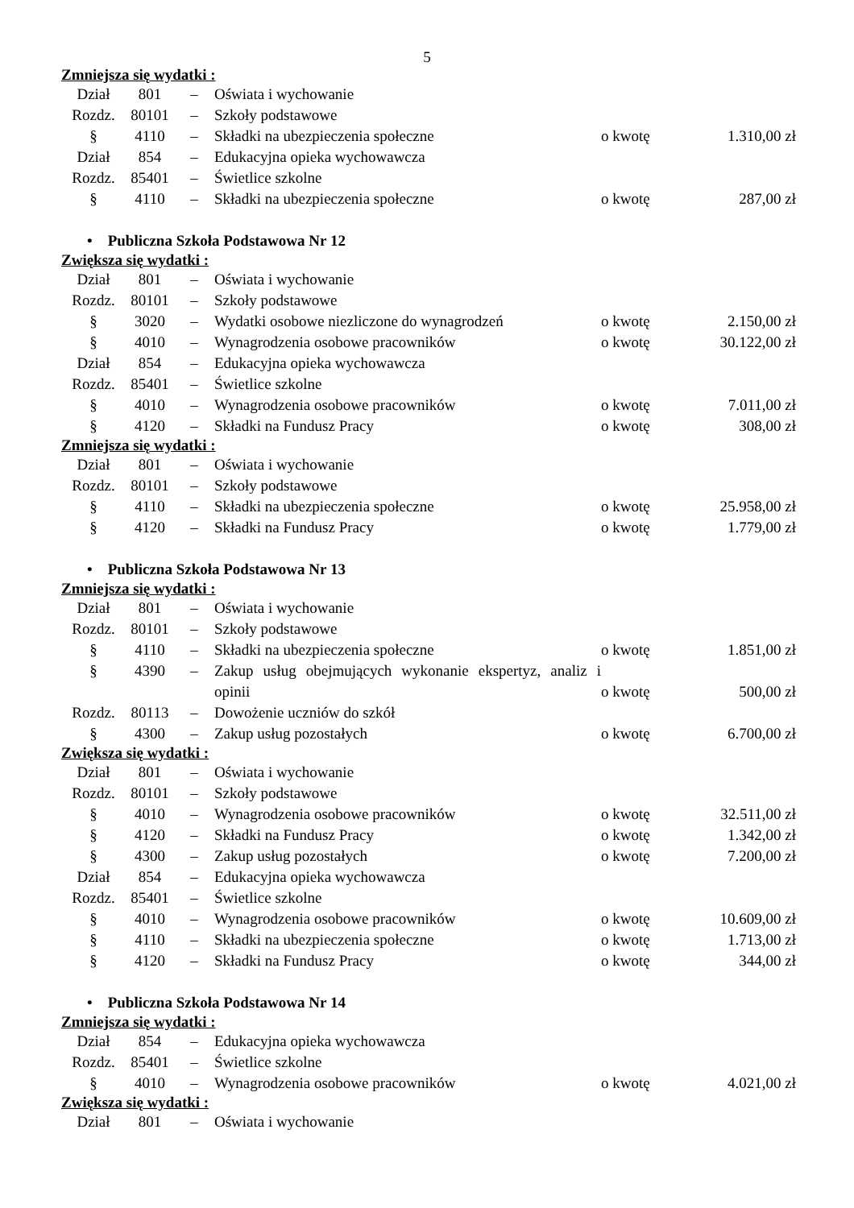5
Zmniejsza się wydatki :
| Dział | 801 | – | Oświata i wychowanie | | |
| Rozdz. | 80101 | – | Szkoły podstawowe | | |
| § | 4110 | – | Składki na ubezpieczenia społeczne | o kwotę | 1.310,00 zł |
| Dział | 854 | – | Edukacyjna opieka wychowawcza | | |
| Rozdz. | 85401 | – | Świetlice szkolne | | |
| § | 4110 | – | Składki na ubezpieczenia społeczne | o kwotę | 287,00 zł |
• Publiczna Szkoła Podstawowa Nr 12
Zwiększa się wydatki :
| Dział | 801 | – | Oświata i wychowanie | | |
| Rozdz. | 80101 | – | Szkoły podstawowe | | |
| § | 3020 | – | Wydatki osobowe niezliczone do wynagrodzeń | o kwotę | 2.150,00 zł |
| § | 4010 | – | Wynagrodzenia osobowe pracowników | o kwotę | 30.122,00 zł |
| Dział | 854 | – | Edukacyjna opieka wychowawcza | | |
| Rozdz. | 85401 | – | Świetlice szkolne | | |
| § | 4010 | – | Wynagrodzenia osobowe pracowników | o kwotę | 7.011,00 zł |
| § | 4120 | – | Składki na Fundusz Pracy | o kwotę | 308,00 zł |
Zmniejsza się wydatki :
| Dział | 801 | – | Oświata i wychowanie | | |
| Rozdz. | 80101 | – | Szkoły podstawowe | | |
| § | 4110 | – | Składki na ubezpieczenia społeczne | o kwotę | 25.958,00 zł |
| § | 4120 | – | Składki na Fundusz Pracy | o kwotę | 1.779,00 zł |
• Publiczna Szkoła Podstawowa Nr 13
Zmniejsza się wydatki :
| Dział | 801 | – | Oświata i wychowanie | | |
| Rozdz. | 80101 | – | Szkoły podstawowe | | |
| § | 4110 | – | Składki na ubezpieczenia społeczne | o kwotę | 1.851,00 zł |
| § | 4390 | – | Zakup usług obejmujących wykonanie ekspertyz, analiz i opinii | o kwotę | 500,00 zł |
| Rozdz. | 80113 | – | Dowożenie uczniów do szkół | | |
| § | 4300 | – | Zakup usług pozostałych | o kwotę | 6.700,00 zł |
Zwiększa się wydatki :
| Dział | 801 | – | Oświata i wychowanie | | |
| Rozdz. | 80101 | – | Szkoły podstawowe | | |
| § | 4010 | – | Wynagrodzenia osobowe pracowników | o kwotę | 32.511,00 zł |
| § | 4120 | – | Składki na Fundusz Pracy | o kwotę | 1.342,00 zł |
| § | 4300 | – | Zakup usług pozostałych | o kwotę | 7.200,00 zł |
| Dział | 854 | – | Edukacyjna opieka wychowawcza | | |
| Rozdz. | 85401 | – | Świetlice szkolne | | |
| § | 4010 | – | Wynagrodzenia osobowe pracowników | o kwotę | 10.609,00 zł |
| § | 4110 | – | Składki na ubezpieczenia społeczne | o kwotę | 1.713,00 zł |
| § | 4120 | – | Składki na Fundusz Pracy | o kwotę | 344,00 zł |
• Publiczna Szkoła Podstawowa Nr 14
Zmniejsza się wydatki :
| Dział | 854 | – | Edukacyjna opieka wychowawcza | | |
| Rozdz. | 85401 | – | Świetlice szkolne | | |
| § | 4010 | – | Wynagrodzenia osobowe pracowników | o kwotę | 4.021,00 zł |
Zwiększa się wydatki :
| Dział | 801 | – | Oświata i wychowanie | | |